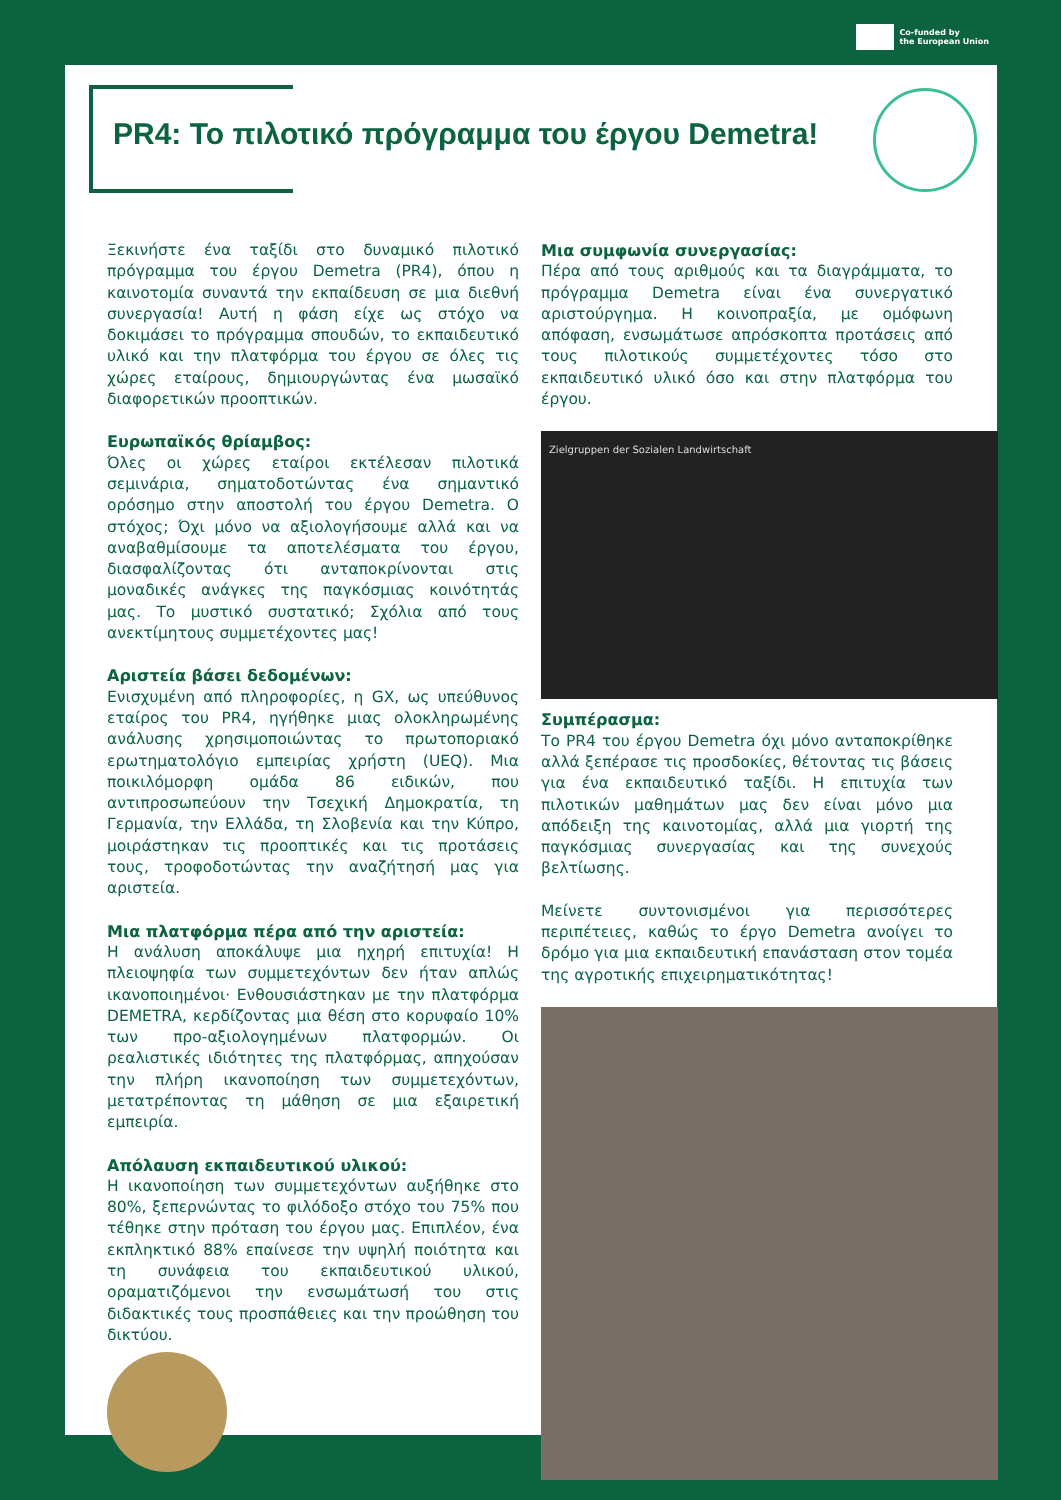Co-funded by
the European Union
PR4: Το πιλοτικό πρόγραμμα του έργου Demetra!
Ξεκινήστε ένα ταξίδι στο δυναμικό πιλοτικό πρόγραμμα του έργου Demetra (PR4), όπου η καινοτομία συναντά την εκπαίδευση σε μια διεθνή συνεργασία! Αυτή η φάση είχε ως στόχο να δοκιμάσει το πρόγραμμα σπουδών, το εκπαιδευτικό υλικό και την πλατφόρμα του έργου σε όλες τις χώρες εταίρους, δημιουργώντας ένα μωσαϊκό διαφορετικών προοπτικών.
Ευρωπαϊκός θρίαμβος:
Όλες οι χώρες εταίροι εκτέλεσαν πιλοτικά σεμινάρια, σηματοδοτώντας ένα σημαντικό ορόσημο στην αποστολή του έργου Demetra. Ο στόχος; Όχι μόνο να αξιολογήσουμε αλλά και να αναβαθμίσουμε τα αποτελέσματα του έργου, διασφαλίζοντας ότι ανταποκρίνονται στις μοναδικές ανάγκες της παγκόσμιας κοινότητάς μας. Το μυστικό συστατικό; Σχόλια από τους ανεκτίμητους συμμετέχοντες μας!
Αριστεία βάσει δεδομένων:
Ενισχυμένη από πληροφορίες, η GX, ως υπεύθυνος εταίρος του PR4, ηγήθηκε μιας ολοκληρωμένης ανάλυσης χρησιμοποιώντας το πρωτοποριακό ερωτηματολόγιο εμπειρίας χρήστη (UEQ). Μια ποικιλόμορφη ομάδα 86 ειδικών, που αντιπροσωπεύουν την Τσεχική Δημοκρατία, τη Γερμανία, την Ελλάδα, τη Σλοβενία και την Κύπρο, μοιράστηκαν τις προοπτικές και τις προτάσεις τους, τροφοδοτώντας την αναζήτησή μας για αριστεία.
Μια πλατφόρμα πέρα από την αριστεία:
Η ανάλυση αποκάλυψε μια ηχηρή επιτυχία! Η πλειοψηφία των συμμετεχόντων δεν ήταν απλώς ικανοποιημένοι· Ενθουσιάστηκαν με την πλατφόρμα DEMETRA, κερδίζοντας μια θέση στο κορυφαίο 10% των προ-αξιολογημένων πλατφορμών. Οι ρεαλιστικές ιδιότητες της πλατφόρμας, απηχούσαν την πλήρη ικανοποίηση των συμμετεχόντων, μετατρέποντας τη μάθηση σε μια εξαιρετική εμπειρία.
Απόλαυση εκπαιδευτικού υλικού:
Η ικανοποίηση των συμμετεχόντων αυξήθηκε στο 80%, ξεπερνώντας το φιλόδοξο στόχο του 75% που τέθηκε στην πρόταση του έργου μας. Επιπλέον, ένα εκπληκτικό 88% επαίνεσε την υψηλή ποιότητα και τη συνάφεια του εκπαιδευτικού υλικού, οραματιζόμενοι την ενσωμάτωσή του στις διδακτικές τους προσπάθειες και την προώθηση του δικτύου.
Μια συμφωνία συνεργασίας:
Πέρα από τους αριθμούς και τα διαγράμματα, το πρόγραμμα Demetra είναι ένα συνεργατικό αριστούργημα. Η κοινοπραξία, με ομόφωνη απόφαση, ενσωμάτωσε απρόσκοπτα προτάσεις από τους πιλοτικούς συμμετέχοντες τόσο στο εκπαιδευτικό υλικό όσο και στην πλατφόρμα του έργου.
Zielgruppen der Sozialen Landwirtschaft
Συμπέρασμα:
Το PR4 του έργου Demetra όχι μόνο ανταποκρίθηκε αλλά ξεπέρασε τις προσδοκίες, θέτοντας τις βάσεις για ένα εκπαιδευτικό ταξίδι. Η επιτυχία των πιλοτικών μαθημάτων μας δεν είναι μόνο μια απόδειξη της καινοτομίας, αλλά μια γιορτή της παγκόσμιας συνεργασίας και της συνεχούς βελτίωσης.
Μείνετε συντονισμένοι για περισσότερες περιπέτειες, καθώς το έργο Demetra ανοίγει το δρόμο για μια εκπαιδευτική επανάσταση στον τομέα της αγροτικής επιχειρηματικότητας!